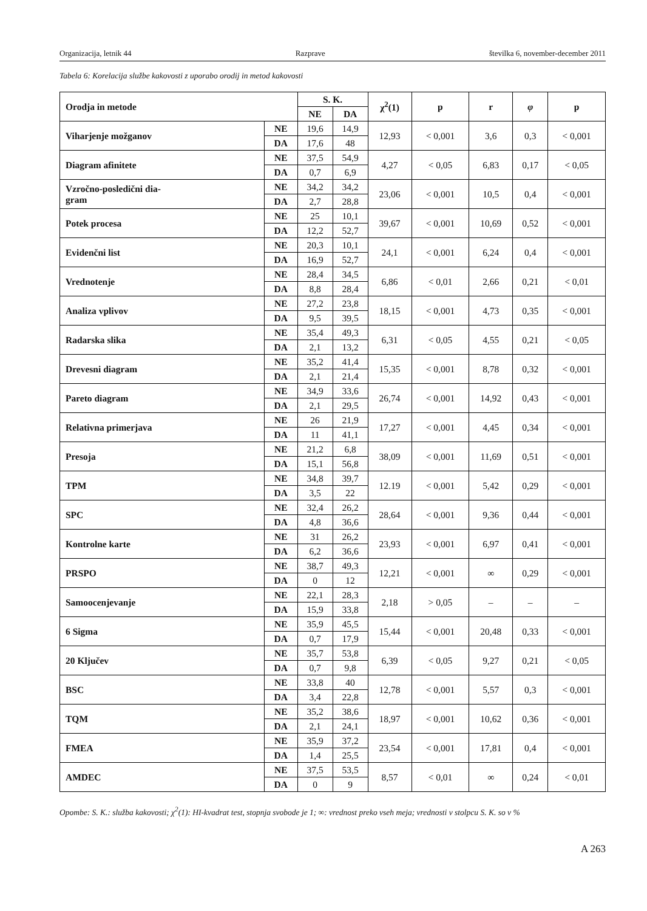Organizacija, letnik 44 Razprave številka 6, november-december 2011
Tabela 6: Korelacija službe kakovosti z uporabo orodij in metod kakovosti
| Orodja in metode | | S. K. | | χ<sup>2</sup>(1) | p | r | φ | p |
| --- | --- | --- | --- | --- | --- | --- | --- | --- |
| | | NE | DA | | | | | |
| Viharjenje možganov | NE | 19,6 | 14,9 | 12,93 | < 0,001 | 3,6 | 0,3 | < 0,001 |
| | DA | 17,6 | 48 | | | | | |
| Diagram afinitete | NE | 37,5 | 54,9 | 4,27 | < 0,05 | 6,83 | 0,17 | < 0,05 |
| | DA | 0,7 | 6,9 | | | | | |
| Vzročno-posledični dia- gram | NE | 34,2 | 34,2 | 23,06 | < 0,001 | 10,5 | 0,4 | < 0,001 |
| | DA | 2,7 | 28,8 | | | | | |
| Potek procesa | NE | 25 | 10,1 | 39,67 | < 0,001 | 10,69 | 0,52 | < 0,001 |
| | DA | 12,2 | 52,7 | | | | | |
| Evidenčni list | NE | 20,3 | 10,1 | 24,1 | < 0,001 | 6,24 | 0,4 | < 0,001 |
| | DA | 16,9 | 52,7 | | | | | |
| Vrednotenje | NE | 28,4 | 34,5 | 6,86 | < 0,01 | 2,66 | 0,21 | < 0,01 |
| | DA | 8,8 | 28,4 | | | | | |
| Analiza vplivov | NE | 27,2 | 23,8 | 18,15 | < 0,001 | 4,73 | 0,35 | < 0,001 |
| | DA | 9,5 | 39,5 | | | | | |
| Radarska slika | NE | 35,4 | 49,3 | 6,31 | < 0,05 | 4,55 | 0,21 | < 0,05 |
| | DA | 2,1 | 13,2 | | | | | |
| Drevesni diagram | NE | 35,2 | 41,4 | 15,35 | < 0,001 | 8,78 | 0,32 | < 0,001 |
| | DA | 2,1 | 21,4 | | | | | |
| Pareto diagram | NE | 34,9 | 33,6 | 26,74 | < 0,001 | 14,92 | 0,43 | < 0,001 |
| | DA | 2,1 | 29,5 | | | | | |
| Relativna primerjava | NE | 26 | 21,9 | 17,27 | < 0,001 | 4,45 | 0,34 | < 0,001 |
| | DA | 11 | 41,1 | | | | | |
| Presoja | NE | 21,2 | 6,8 | 38,09 | < 0,001 | 11,69 | 0,51 | < 0,001 |
| | DA | 15,1 | 56,8 | | | | | |
| TPM | NE | 34,8 | 39,7 | 12.19 | < 0,001 | 5,42 | 0,29 | < 0,001 |
| | DA | 3,5 | 22 | | | | | |
| SPC | NE | 32,4 | 26,2 | 28,64 | < 0,001 | 9,36 | 0,44 | < 0,001 |
| | DA | 4,8 | 36,6 | | | | | |
| Kontrolne karte | NE | 31 | 26,2 | 23,93 | < 0,001 | 6,97 | 0,41 | < 0,001 |
| | DA | 6,2 | 36,6 | | | | | |
| PRSPO | NE | 38,7 | 49,3 | 12,21 | < 0,001 | ∞ | 0,29 | < 0,001 |
| | DA | 0 | 12 | | | | | |
| Samoocenjevanje | NE | 22,1 | 28,3 | 2,18 | > 0,05 | – | – | – |
| | DA | 15,9 | 33,8 | | | | | |
| 6 Sigma | NE | 35,9 | 45,5 | 15,44 | < 0,001 | 20,48 | 0,33 | < 0,001 |
| | DA | 0,7 | 17,9 | | | | | |
| 20 Ključev | NE | 35,7 | 53,8 | 6,39 | < 0,05 | 9,27 | 0,21 | < 0,05 |
| | DA | 0,7 | 9,8 | | | | | |
| BSC | NE | 33,8 | 40 | 12,78 | < 0,001 | 5,57 | 0,3 | < 0,001 |
| | DA | 3,4 | 22,8 | | | | | |
| TQM | NE | 35,2 | 38,6 | 18,97 | < 0,001 | 10,62 | 0,36 | < 0,001 |
| | DA | 2,1 | 24,1 | | | | | |
| FMEA | NE | 35,9 | 37,2 | 23,54 | < 0,001 | 17,81 | 0,4 | < 0,001 |
| | DA | 1,4 | 25,5 | | | | | |
| AMDEC | NE | 37,5 | 53,5 | 8,57 | < 0,01 | ∞ | 0,24 | < 0,01 |
| | DA | 0 | 9 | | | | | |
Opombe: S. K.: služba kakovosti; χ<sup>2</sup>(1): HI-kvadrat test, stopnja svobode je 1; ∞: vrednost preko vseh meja; vrednosti v stolpcu S. K. so v %
A 263